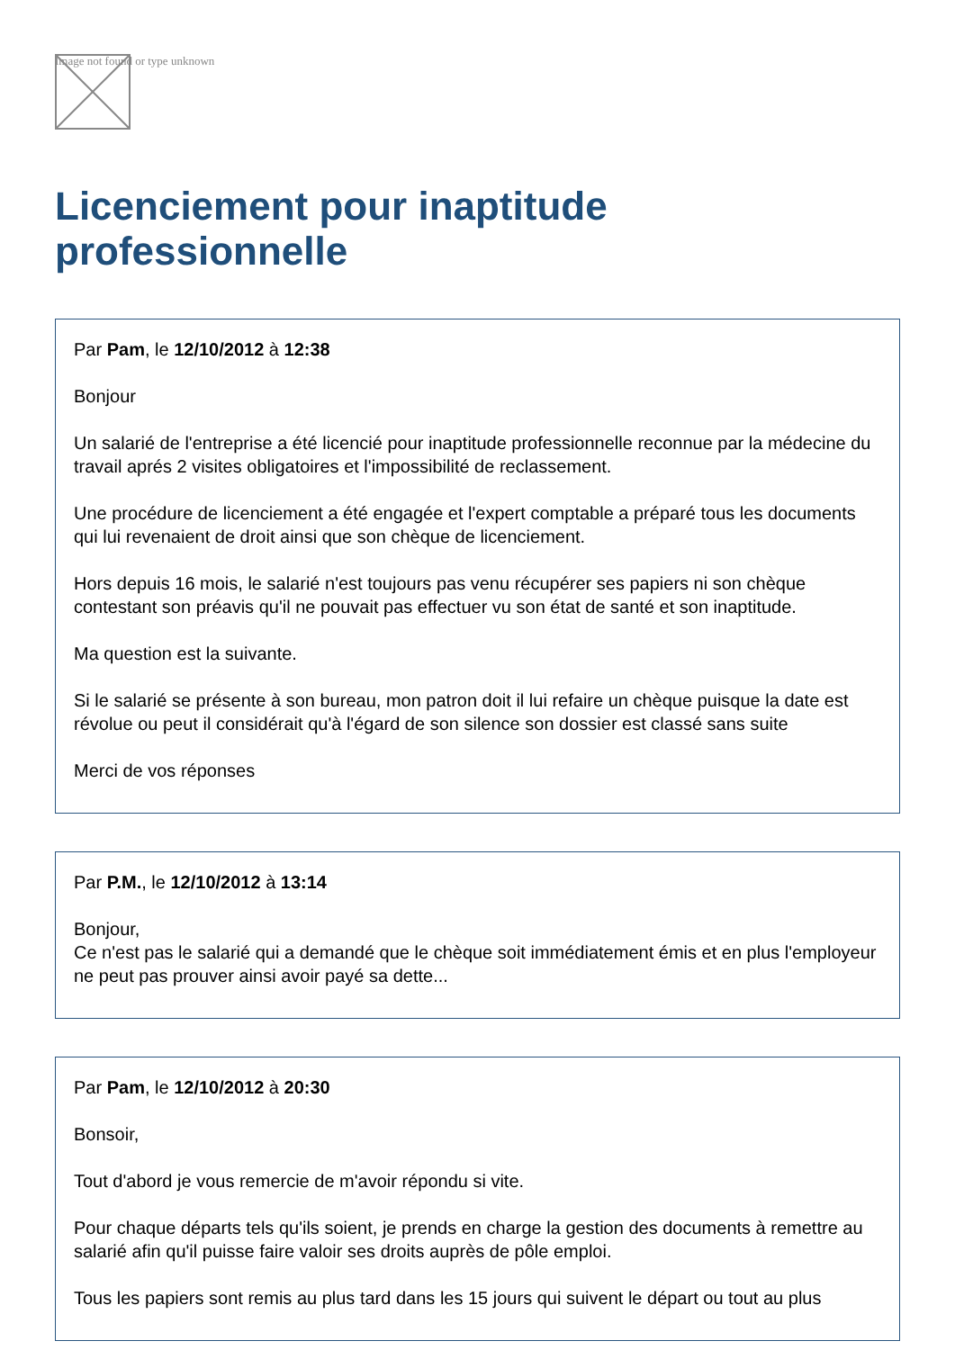Image not found or type unknown
Licenciement pour inaptitude professionnelle
Par Pam, le 12/10/2012 à 12:38
Bonjour
Un salarié de l'entreprise a été licencié pour inaptitude professionnelle reconnue par la médecine du travail aprés 2 visites obligatoires et l'impossibilité de reclassement.
Une procédure de licenciement a été engagée et l'expert comptable a préparé tous les documents qui lui revenaient de droit ainsi que son chèque de licenciement.
Hors depuis 16 mois, le salarié n'est toujours pas venu récupérer ses papiers ni son chèque contestant son préavis qu'il ne pouvait pas effectuer vu son état de santé et son inaptitude.
Ma question est la suivante.
Si le salarié se présente à son bureau, mon patron doit il lui refaire un chèque puisque la date est révolue ou peut il considérait qu'à l'égard de son silence son dossier est classé sans suite
Merci de vos réponses
Par P.M., le 12/10/2012 à 13:14
Bonjour,
Ce n'est pas le salarié qui a demandé que le chèque soit immédiatement émis et en plus l'employeur ne peut pas prouver ainsi avoir payé sa dette...
Par Pam, le 12/10/2012 à 20:30
Bonsoir,
Tout d'abord je vous remercie de m'avoir répondu si vite.
Pour chaque départs tels qu'ils soient, je prends en charge la gestion des documents à remettre au salarié afin qu'il puisse faire valoir ses droits auprès de pôle emploi.
Tous les papiers sont remis au plus tard dans les 15 jours qui suivent le départ ou tout au plus